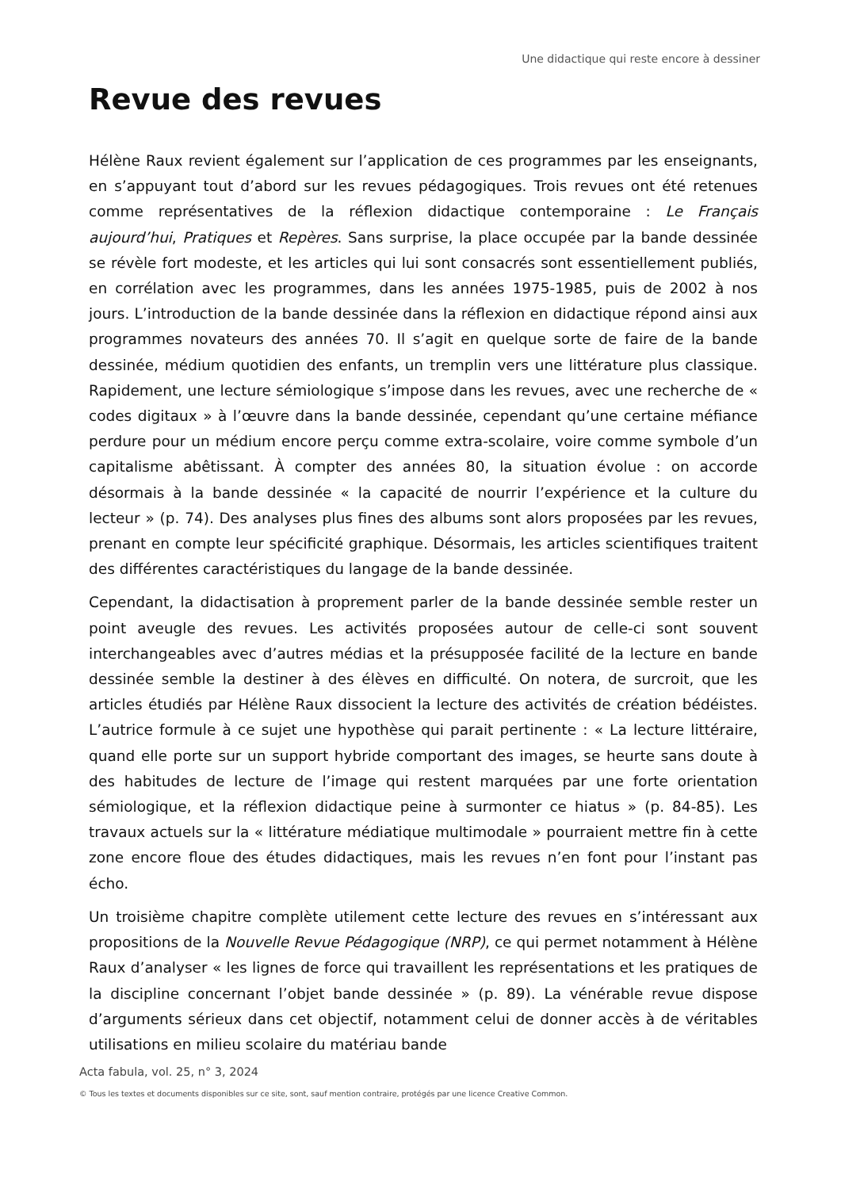Une didactique qui reste encore à dessiner
Revue des revues
Hélène Raux revient également sur l’application de ces programmes par les enseignants, en s’appuyant tout d’abord sur les revues pédagogiques. Trois revues ont été retenues comme représentatives de la réflexion didactique contemporaine : Le Français aujourd’hui, Pratiques et Repères. Sans surprise, la place occupée par la bande dessinée se révèle fort modeste, et les articles qui lui sont consacrés sont essentiellement publiés, en corrélation avec les programmes, dans les années 1975-1985, puis de 2002 à nos jours. L’introduction de la bande dessinée dans la réflexion en didactique répond ainsi aux programmes novateurs des années 70. Il s’agit en quelque sorte de faire de la bande dessinée, médium quotidien des enfants, un tremplin vers une littérature plus classique. Rapidement, une lecture sémiologique s’impose dans les revues, avec une recherche de « codes digitaux » à l’œuvre dans la bande dessinée, cependant qu’une certaine méfiance perdure pour un médium encore perçu comme extra-scolaire, voire comme symbole d’un capitalisme abêtissant. À compter des années 80, la situation évolue : on accorde désormais à la bande dessinée « la capacité de nourrir l’expérience et la culture du lecteur » (p. 74). Des analyses plus fines des albums sont alors proposées par les revues, prenant en compte leur spécificité graphique. Désormais, les articles scientifiques traitent des différentes caractéristiques du langage de la bande dessinée.
Cependant, la didactisation à proprement parler de la bande dessinée semble rester un point aveugle des revues. Les activités proposées autour de celle-ci sont souvent interchangeables avec d’autres médias et la présupposée facilité de la lecture en bande dessinée semble la destiner à des élèves en difficulté. On notera, de surcroit, que les articles étudiés par Hélène Raux dissocient la lecture des activités de création bédéistes. L’autrice formule à ce sujet une hypothèse qui parait pertinente : « La lecture littéraire, quand elle porte sur un support hybride comportant des images, se heurte sans doute à des habitudes de lecture de l’image qui restent marquées par une forte orientation sémiologique, et la réflexion didactique peine à surmonter ce hiatus » (p. 84-85). Les travaux actuels sur la « littérature médiatique multimodale » pourraient mettre fin à cette zone encore floue des études didactiques, mais les revues n’en font pour l’instant pas écho.
Un troisième chapitre complète utilement cette lecture des revues en s’intéressant aux propositions de la Nouvelle Revue Pédagogique (NRP), ce qui permet notamment à Hélène Raux d’analyser « les lignes de force qui travaillent les représentations et les pratiques de la discipline concernant l’objet bande dessinée » (p. 89). La vénérable revue dispose d’arguments sérieux dans cet objectif, notamment celui de donner accès à de véritables utilisations en milieu scolaire du matériau bande
Acta fabula, vol. 25, n° 3, 2024
© Tous les textes et documents disponibles sur ce site, sont, sauf mention contraire, protégés par une licence Creative Common.